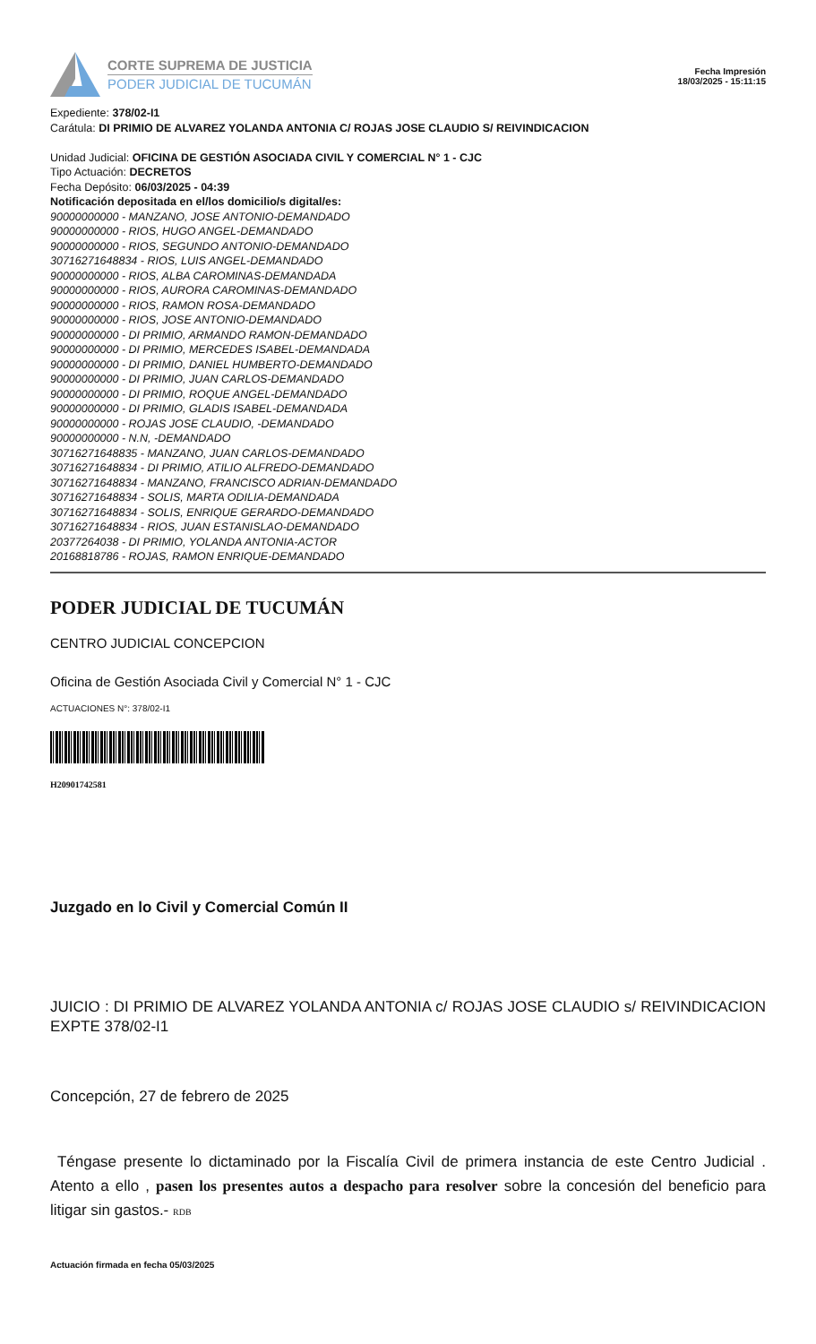CORTE SUPREMA DE JUSTICIA
PODER JUDICIAL DE TUCUMÁN
Fecha Impresión
18/03/2025 - 15:11:15
Expediente: 378/02-I1
Carátula: DI PRIMIO DE ALVAREZ YOLANDA ANTONIA C/ ROJAS JOSE CLAUDIO S/ REIVINDICACION
Unidad Judicial: OFICINA DE GESTIÓN ASOCIADA CIVIL Y COMERCIAL N° 1 - CJC
Tipo Actuación: DECRETOS
Fecha Depósito: 06/03/2025 - 04:39
Notificación depositada en el/los domicilio/s digital/es:
90000000000 - MANZANO, JOSE ANTONIO-DEMANDADO
90000000000 - RIOS, HUGO ANGEL-DEMANDADO
90000000000 - RIOS, SEGUNDO ANTONIO-DEMANDADO
30716271648834 - RIOS, LUIS ANGEL-DEMANDADO
90000000000 - RIOS, ALBA CAROMINAS-DEMANDADA
90000000000 - RIOS, AURORA CAROMINAS-DEMANDADO
90000000000 - RIOS, RAMON ROSA-DEMANDADO
90000000000 - RIOS, JOSE ANTONIO-DEMANDADO
90000000000 - DI PRIMIO, ARMANDO RAMON-DEMANDADO
90000000000 - DI PRIMIO, MERCEDES ISABEL-DEMANDADA
90000000000 - DI PRIMIO, DANIEL HUMBERTO-DEMANDADO
90000000000 - DI PRIMIO, JUAN CARLOS-DEMANDADO
90000000000 - DI PRIMIO, ROQUE ANGEL-DEMANDADO
90000000000 - DI PRIMIO, GLADIS ISABEL-DEMANDADA
90000000000 - ROJAS JOSE CLAUDIO, -DEMANDADO
90000000000 - N.N, -DEMANDADO
30716271648835 - MANZANO, JUAN CARLOS-DEMANDADO
30716271648834 - DI PRIMIO, ATILIO ALFREDO-DEMANDADO
30716271648834 - MANZANO, FRANCISCO ADRIAN-DEMANDADO
30716271648834 - SOLIS, MARTA ODILIA-DEMANDADA
30716271648834 - SOLIS, ENRIQUE GERARDO-DEMANDADO
30716271648834 - RIOS, JUAN ESTANISLAO-DEMANDADO
20377264038 - DI PRIMIO, YOLANDA ANTONIA-ACTOR
20168818786 - ROJAS, RAMON ENRIQUE-DEMANDADO
PODER JUDICIAL DE TUCUMÁN
CENTRO JUDICIAL CONCEPCION
Oficina de Gestión Asociada Civil y Comercial N° 1 - CJC
ACTUACIONES N°: 378/02-I1
H20901742581
Juzgado en lo Civil y Comercial Común II
JUICIO : DI PRIMIO DE ALVAREZ YOLANDA ANTONIA c/ ROJAS JOSE CLAUDIO s/ REIVINDICACION EXPTE 378/02-I1
Concepción, 27 de febrero de 2025
Téngase presente lo dictaminado por la Fiscalía Civil de primera instancia de este Centro Judicial . Atento a ello , pasen los presentes autos a despacho para resolver sobre la concesión del beneficio para litigar sin gastos.- RDB
Actuación firmada en fecha 05/03/2025